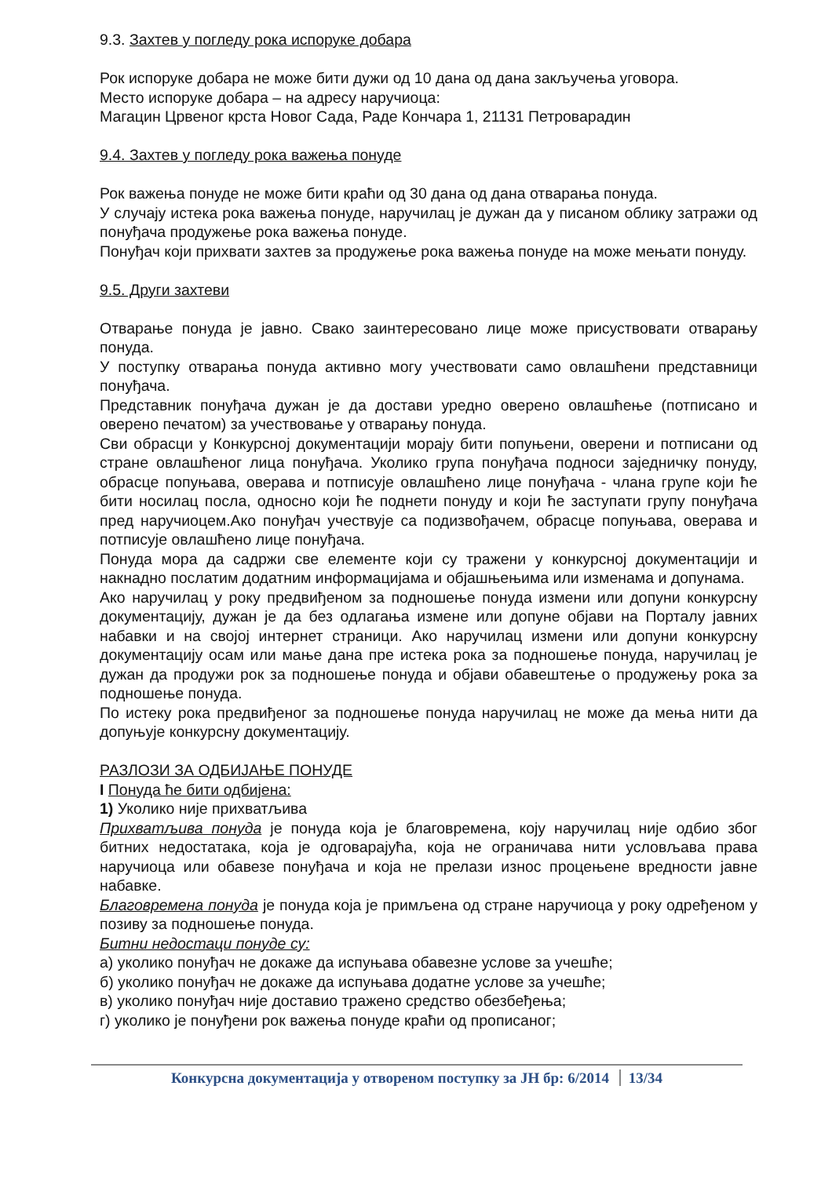9.3. Захтев у погледу рока испоруке добара
Рок испоруке добара не може бити дужи од 10 дана од дана закључења уговора.
Место испоруке добара – на адресу наручиоца:
Магацин Црвеног крста Новог Сада, Раде Кончара 1, 21131 Петроварадин
9.4. Захтев у погледу рока важења понуде
Рок важења понуде не може бити краћи од 30 дана од дана отварања понуда.
У случају истека рока важења понуде, наручилац је дужан да у писаном облику затражи од понуђача продужење рока важења понуде.
Понуђач који прихвати захтев за продужење рока важења понуде на може мењати понуду.
9.5. Други захтеви
Отварање понуда је јавно. Свако заинтересовано лице може присуствовати отварању понуда.
У поступку отварања понуда активно могу учествовати само овлашћени представници понуђача.
Представник понуђача дужан је да достави уредно оверено овлашћење (потписано и оверено печатом) за учествовање у отварању понуда.
Сви обрасци у Конкурсној документацији морају бити попуњени, оверени и потписани од стране овлашћеног лица понуђача. Уколико група понуђача подноси заједничку понуду, обрасце попуњава, оверава и потписује овлашћено лице понуђача - члана групе који ће бити носилац посла, односно који ће поднети понуду и који ће заступати групу понуђача пред наручиоцем.Ако понуђач учествује са подизвођачем, обрасце попуњава, оверава и потписује овлашћено лице понуђача.
Понуда мора да садржи све елементе који су тражени у конкурсној документацији и накнадно послатим додатним информацијама и објашњењима или изменама и допунама.
Ако наручилац у року предвиђеном за подношење понуда измени или допуни конкурсну документацију, дужан је да без одлагања измене или допуне објави на Порталу јавних набавки и на својој интернет страници. Ако наручилац измени или допуни конкурсну документацију осам или мање дана пре истека рока за подношење понуда, наручилац је дужан да продужи рок за подношење понуда и објави обавештење о продужењу рока за подношење понуда.
По истеку рока предвиђеног за подношење понуда наручилац не може да мења нити да допуњује конкурсну документацију.
РАЗЛОЗИ ЗА ОДБИЈАЊЕ ПОНУДЕ
I Понуда ће бити одбијена:
1) Уколико није прихватљива
Прихватљива понуда је понуда која је благовремена, коју наручилац није одбио због битних недостатака, која је одговарајућа, која не ограничава нити условљава права наручиоца или обавезе понуђача и која не прелази износ процењене вредности јавне набавке.
Благовремена понуда је понуда која је примљена од стране наручиоца у року одређеном у позиву за подношење понуда.
Битни недостаци понуде су:
а) уколико понуђач не докаже да испуњава обавезне услове за учешће;
б) уколико понуђач не докаже да испуњава додатне услове за учешће;
в) уколико понуђач није доставио тражено средство обезбеђења;
г) уколико је понуђени рок важења понуде краћи од прописаног;
Конкурсна документација у отвореном поступку за ЈН бр: 6/2014 13/34